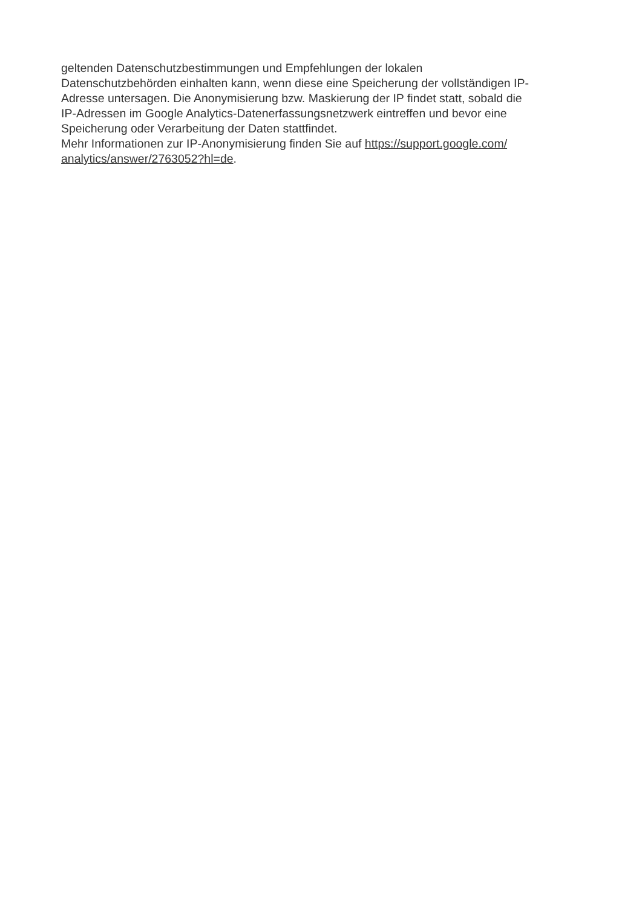geltenden Datenschutzbestimmungen und Empfehlungen der lokalen
Datenschutzbehörden einhalten kann, wenn diese eine Speicherung der vollständigen IP-
Adresse untersagen. Die Anonymisierung bzw. Maskierung der IP findet statt, sobald die
IP-Adressen im Google Analytics-Datenerfassungsnetzwerk eintreffen und bevor eine
Speicherung oder Verarbeitung der Daten stattfindet.
Mehr Informationen zur IP-Anonymisierung finden Sie auf https://support.google.com/
analytics/answer/2763052?hl=de.